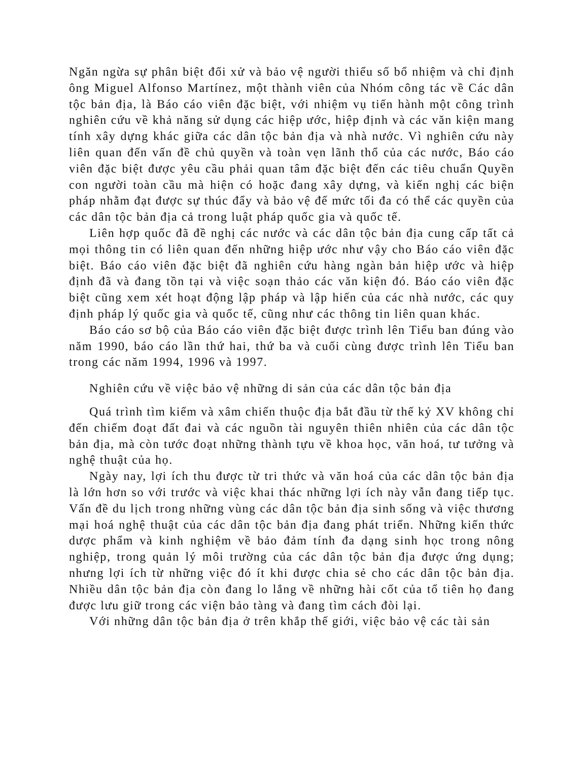Ngăn ngừa sự phân biệt đối xử và bảo vệ người thiểu số bổ nhiệm và chỉ định ông Miguel Alfonso Martínez, một thành viên của Nhóm công tác về Các dân tộc bản địa, là Báo cáo viên đặc biệt, với nhiệm vụ tiến hành một công trình nghiên cứu về khả năng sử dụng các hiệp ước, hiệp định và các văn kiện mang tính xây dựng khác giữa các dân tộc bản địa và nhà nước. Vì nghiên cứu này liên quan đến vấn đề chủ quyền và toàn vẹn lãnh thổ của các nước, Báo cáo viên đặc biệt được yêu cầu phải quan tâm đặc biệt đến các tiêu chuẩn Quyền con người toàn cầu mà hiện có hoặc đang xây dựng, và kiến nghị các biện pháp nhằm đạt được sự thúc đẩy và bảo vệ đế mức tối đa có thể các quyền của các dân tộc bản địa cả trong luật pháp quốc gia và quốc tế.
Liên hợp quốc đã đề nghị các nước và các dân tộc bản địa cung cấp tất cả mọi thông tin có liên quan đến những hiệp ước như vậy cho Báo cáo viên đặc biệt. Báo cáo viên đặc biệt đã nghiên cứu hàng ngàn bản hiệp ước và hiệp định đã và đang tồn tại và việc soạn thảo các văn kiện đó. Báo cáo viên đặc biệt cũng xem xét hoạt động lập pháp và lập hiến của các nhà nước, các quy định pháp lý quốc gia và quốc tế, cũng như các thông tin liên quan khác.
Báo cáo sơ bộ của Báo cáo viên đặc biệt được trình lên Tiểu ban đúng vào năm 1990, báo cáo lần thứ hai, thứ ba và cuối cùng được trình lên Tiểu ban trong các năm 1994, 1996 và 1997.
Nghiên cứu về việc bảo vệ những di sản của các dân tộc bản địa
Quá trình tìm kiếm và xâm chiến thuộc địa bắt đầu từ thế kỷ XV không chỉ đến chiếm đoạt đất đai và các nguồn tài nguyên thiên nhiên của các dân tộc bản địa, mà còn tước đoạt những thành tựu về khoa học, văn hoá, tư tưởng và nghệ thuật của họ.
Ngày nay, lợi ích thu được từ tri thức và văn hoá của các dân tộc bản địa là lớn hơn so với trước và việc khai thác những lợi ích này vẫn đang tiếp tục. Vấn đề du lịch trong những vùng các dân tộc bản địa sinh sống và việc thương mại hoá nghệ thuật của các dân tộc bản địa đang phát triển. Những kiến thức dược phẩm và kinh nghiệm về bảo đảm tính đa dạng sinh học trong nông nghiệp, trong quản lý môi trường của các dân tộc bản địa được ứng dụng; nhưng lợi ích từ những việc đó ít khi được chia sẻ cho các dân tộc bản địa. Nhiều dân tộc bản địa còn đang lo lắng về những hài cốt của tổ tiên họ đang được lưu giữ trong các viện bảo tàng và đang tìm cách đòi lại.
Với những dân tộc bản địa ở trên khắp thế giới, việc bảo vệ các tài sản